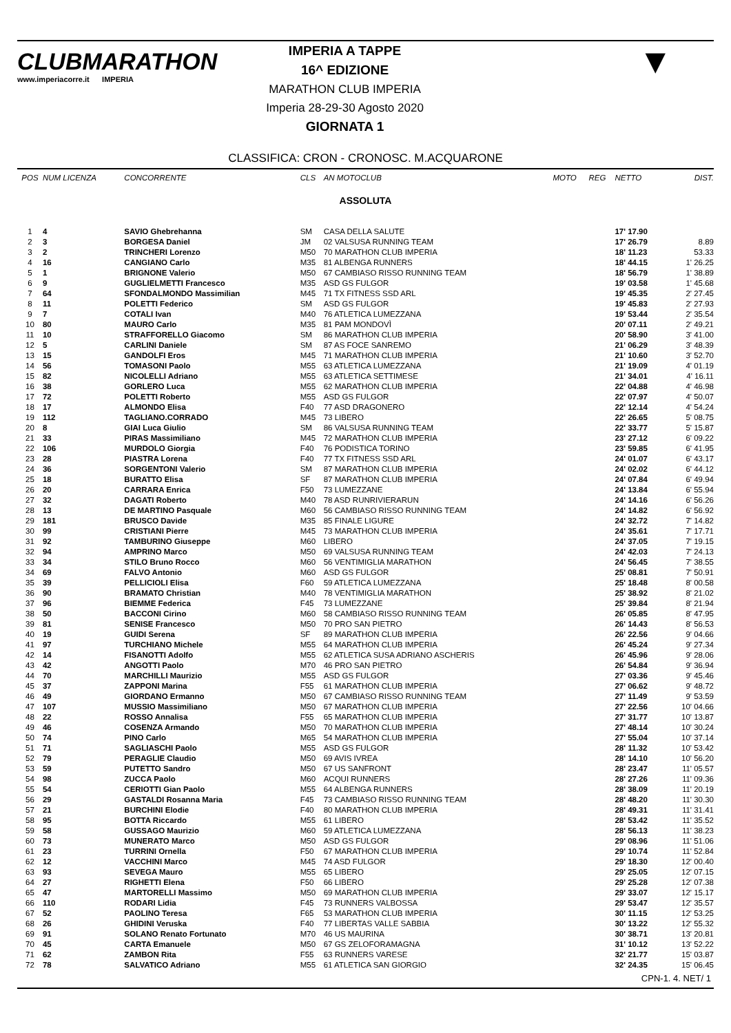CLUBMARATHON
www.imperiacorre.it IMPERIA
IMPERIA A TAPPE
16^ EDIZIONE
MARATHON CLUB IMPERIA
Imperia 28-29-30 Agosto 2020
GIORNATA 1
▼
CLASSIFICA: CRON - CRONOSC. M.ACQUARONE
| POS | NUM LICENZA | CONCORRENTE | CLS | AN MOTOCLUB | MOTO | REG | NETTO | DIST. |
| --- | --- | --- | --- | --- | --- | --- | --- | --- |
| ASSOLUTA | | | | | | | | |
| 1 | 4 | SAVIO Ghebrehanna | SM | CASA DELLA SALUTE | | | 17' 17.90 | |
| 2 | 3 | BORGESA Daniel | JM | 02 VALSUSA RUNNING TEAM | | | 17' 26.79 | 8.89 |
| 3 | 2 | TRINCHERI Lorenzo | M50 | 70 MARATHON CLUB IMPERIA | | | 18' 11.23 | 53.33 |
| 4 | 16 | CANGIANO Carlo | M35 | 81 ALBENGA RUNNERS | | | 18' 44.15 | 1' 26.25 |
| 5 | 1 | BRIGNONE Valerio | M50 | 67 CAMBIASO RISSO RUNNING TEAM | | | 18' 56.79 | 1' 38.89 |
| 6 | 9 | GUGLIELMETTI Francesco | M35 | ASD GS FULGOR | | | 19' 03.58 | 1' 45.68 |
| 7 | 64 | SFONDALMONDO Massimilian | M45 | 71 TX FITNESS SSD ARL | | | 19' 45.35 | 2' 27.45 |
| 8 | 11 | POLETTI Federico | SM | ASD GS FULGOR | | | 19' 45.83 | 2' 27.93 |
| 9 | 7 | COTALI Ivan | M40 | 76 ATLETICA LUMEZZANA | | | 19' 53.44 | 2' 35.54 |
| 10 | 80 | MAURO Carlo | M35 | 81 PAM MONDOVÌ | | | 20' 07.11 | 2' 49.21 |
| 11 | 10 | STRAFFORELLO Giacomo | SM | 86 MARATHON CLUB IMPERIA | | | 20' 58.90 | 3' 41.00 |
| 12 | 5 | CARLINI Daniele | SM | 87 AS FOCE SANREMO | | | 21' 06.29 | 3' 48.39 |
| 13 | 15 | GANDOLFI Eros | M45 | 71 MARATHON CLUB IMPERIA | | | 21' 10.60 | 3' 52.70 |
| 14 | 56 | TOMASONI Paolo | M55 | 63 ATLETICA LUMEZZANA | | | 21' 19.09 | 4' 01.19 |
| 15 | 82 | NICOLELLI Adriano | M55 | 63 ATLETICA SETTIMESE | | | 21' 34.01 | 4' 16.11 |
| 16 | 38 | GORLERO Luca | M55 | 62 MARATHON CLUB IMPERIA | | | 22' 04.88 | 4' 46.98 |
| 17 | 72 | POLETTI Roberto | M55 | ASD GS FULGOR | | | 22' 07.97 | 4' 50.07 |
| 18 | 17 | ALMONDO Elisa | F40 | 77 ASD DRAGONERO | | | 22' 12.14 | 4' 54.24 |
| 19 | 112 | TAGLIANO.CORRADO | M45 | 73 LIBERO | | | 22' 26.65 | 5' 08.75 |
| 20 | 8 | GIAI Luca Giulio | SM | 86 VALSUSA RUNNING TEAM | | | 22' 33.77 | 5' 15.87 |
| 21 | 33 | PIRAS Massimiliano | M45 | 72 MARATHON CLUB IMPERIA | | | 23' 27.12 | 6' 09.22 |
| 22 | 106 | MURDOLO Giorgia | F40 | 76 PODISTICA TORINO | | | 23' 59.85 | 6' 41.95 |
| 23 | 28 | PIASTRA Lorena | F40 | 77 TX FITNESS SSD ARL | | | 24' 01.07 | 6' 43.17 |
| 24 | 36 | SORGENTONI Valerio | SM | 87 MARATHON CLUB IMPERIA | | | 24' 02.02 | 6' 44.12 |
| 25 | 18 | BURATTO Elisa | SF | 87 MARATHON CLUB IMPERIA | | | 24' 07.84 | 6' 49.94 |
| 26 | 20 | CARRARA Enrica | F50 | 73 LUMEZZANE | | | 24' 13.84 | 6' 55.94 |
| 27 | 32 | DAGATI Roberto | M40 | 78 ASD RUNRIVIERARUN | | | 24' 14.16 | 6' 56.26 |
| 28 | 13 | DE MARTINO Pasquale | M60 | 56 CAMBIASO RISSO RUNNING TEAM | | | 24' 14.82 | 6' 56.92 |
| 29 | 181 | BRUSCO Davide | M35 | 85 FINALE LIGURE | | | 24' 32.72 | 7' 14.82 |
| 30 | 99 | CRISTIANI Pierre | M45 | 73 MARATHON CLUB IMPERIA | | | 24' 35.61 | 7' 17.71 |
| 31 | 92 | TAMBURINO Giuseppe | M60 | LIBERO | | | 24' 37.05 | 7' 19.15 |
| 32 | 94 | AMPRINO Marco | M50 | 69 VALSUSA RUNNING TEAM | | | 24' 42.03 | 7' 24.13 |
| 33 | 34 | STILO Bruno Rocco | M60 | 56 VENTIMIGLIA MARATHON | | | 24' 56.45 | 7' 38.55 |
| 34 | 69 | FALVO Antonio | M60 | ASD GS FULGOR | | | 25' 08.81 | 7' 50.91 |
| 35 | 39 | PELLICIOLI Elisa | F60 | 59 ATLETICA LUMEZZANA | | | 25' 18.48 | 8' 00.58 |
| 36 | 90 | BRAMATO Christian | M40 | 78 VENTIMIGLIA MARATHON | | | 25' 38.92 | 8' 21.02 |
| 37 | 96 | BIEMME Federica | F45 | 73 LUMEZZANE | | | 25' 39.84 | 8' 21.94 |
| 38 | 50 | BACCONI Cirino | M60 | 58 CAMBIASO RISSO RUNNING TEAM | | | 26' 05.85 | 8' 47.95 |
| 39 | 81 | SENISE Francesco | M50 | 70 PRO SAN PIETRO | | | 26' 14.43 | 8' 56.53 |
| 40 | 19 | GUIDI Serena | SF | 89 MARATHON CLUB IMPERIA | | | 26' 22.56 | 9' 04.66 |
| 41 | 97 | TURCHIANO Michele | M55 | 64 MARATHON CLUB IMPERIA | | | 26' 45.24 | 9' 27.34 |
| 42 | 14 | FISANOTTI Adolfo | M55 | 62 ATLETICA SUSA ADRIANO ASCHERIS | | | 26' 45.96 | 9' 28.06 |
| 43 | 42 | ANGOTTI Paolo | M70 | 46 PRO SAN PIETRO | | | 26' 54.84 | 9' 36.94 |
| 44 | 70 | MARCHILLI Maurizio | M55 | ASD GS FULGOR | | | 27' 03.36 | 9' 45.46 |
| 45 | 37 | ZAPPONI Marina | F55 | 61 MARATHON CLUB IMPERIA | | | 27' 06.62 | 9' 48.72 |
| 46 | 49 | GIORDANO Ermanno | M50 | 67 CAMBIASO RISSO RUNNING TEAM | | | 27' 11.49 | 9' 53.59 |
| 47 | 107 | MUSSIO Massimiliano | M50 | 67 MARATHON CLUB IMPERIA | | | 27' 22.56 | 10' 04.66 |
| 48 | 22 | ROSSO Annalisa | F55 | 65 MARATHON CLUB IMPERIA | | | 27' 31.77 | 10' 13.87 |
| 49 | 46 | COSENZA Armando | M50 | 70 MARATHON CLUB IMPERIA | | | 27' 48.14 | 10' 30.24 |
| 50 | 74 | PINO Carlo | M65 | 54 MARATHON CLUB IMPERIA | | | 27' 55.04 | 10' 37.14 |
| 51 | 71 | SAGLIASCHI Paolo | M55 | ASD GS FULGOR | | | 28' 11.32 | 10' 53.42 |
| 52 | 79 | PERAGLIE Claudio | M50 | 69 AVIS IVREA | | | 28' 14.10 | 10' 56.20 |
| 53 | 59 | PUTETTO Sandro | M50 | 67 US SANFRONT | | | 28' 23.47 | 11' 05.57 |
| 54 | 98 | ZUCCA Paolo | M60 | ACQUI RUNNERS | | | 28' 27.26 | 11' 09.36 |
| 55 | 54 | CERIOTTI Gian Paolo | M55 | 64 ALBENGA RUNNERS | | | 28' 38.09 | 11' 20.19 |
| 56 | 29 | GASTALDI Rosanna Maria | F45 | 73 CAMBIASO RISSO RUNNING TEAM | | | 28' 48.20 | 11' 30.30 |
| 57 | 21 | BURCHINI Elodie | F40 | 80 MARATHON CLUB IMPERIA | | | 28' 49.31 | 11' 31.41 |
| 58 | 95 | BOTTA Riccardo | M55 | 61 LIBERO | | | 28' 53.42 | 11' 35.52 |
| 59 | 58 | GUSSAGO Maurizio | M60 | 59 ATLETICA LUMEZZANA | | | 28' 56.13 | 11' 38.23 |
| 60 | 73 | MUNERATO Marco | M50 | ASD GS FULGOR | | | 29' 08.96 | 11' 51.06 |
| 61 | 23 | TURRINI Ornella | F50 | 67 MARATHON CLUB IMPERIA | | | 29' 10.74 | 11' 52.84 |
| 62 | 12 | VACCHINI Marco | M45 | 74 ASD FULGOR | | | 29' 18.30 | 12' 00.40 |
| 63 | 93 | SEVEGA Mauro | M55 | 65 LIBERO | | | 29' 25.05 | 12' 07.15 |
| 64 | 27 | RIGHETTI Elena | F50 | 66 LIBERO | | | 29' 25.28 | 12' 07.38 |
| 65 | 47 | MARTORELLI Massimo | M50 | 69 MARATHON CLUB IMPERIA | | | 29' 33.07 | 12' 15.17 |
| 66 | 110 | RODARI Lidia | F45 | 73 RUNNERS VALBOSSA | | | 29' 53.47 | 12' 35.57 |
| 67 | 52 | PAOLINO Teresa | F65 | 53 MARATHON CLUB IMPERIA | | | 30' 11.15 | 12' 53.25 |
| 68 | 26 | GHIDINI Veruska | F40 | 77 LIBERTAS VALLE SABBIA | | | 30' 13.22 | 12' 55.32 |
| 69 | 91 | SOLANO Renato Fortunato | M70 | 46 US MAURINA | | | 30' 38.71 | 13' 20.81 |
| 70 | 45 | CARTA Emanuele | M50 | 67 GS ZELOFORAMAGNA | | | 31' 10.12 | 13' 52.22 |
| 71 | 62 | ZAMBON Rita | F55 | 63 RUNNERS VARESE | | | 32' 21.77 | 15' 03.87 |
| 72 | 78 | SALVATICO Adriano | M55 | 61 ATLETICA SAN GIORGIO | | | 32' 24.35 | 15' 06.45 |
CPN-1. 4. NET/ 1